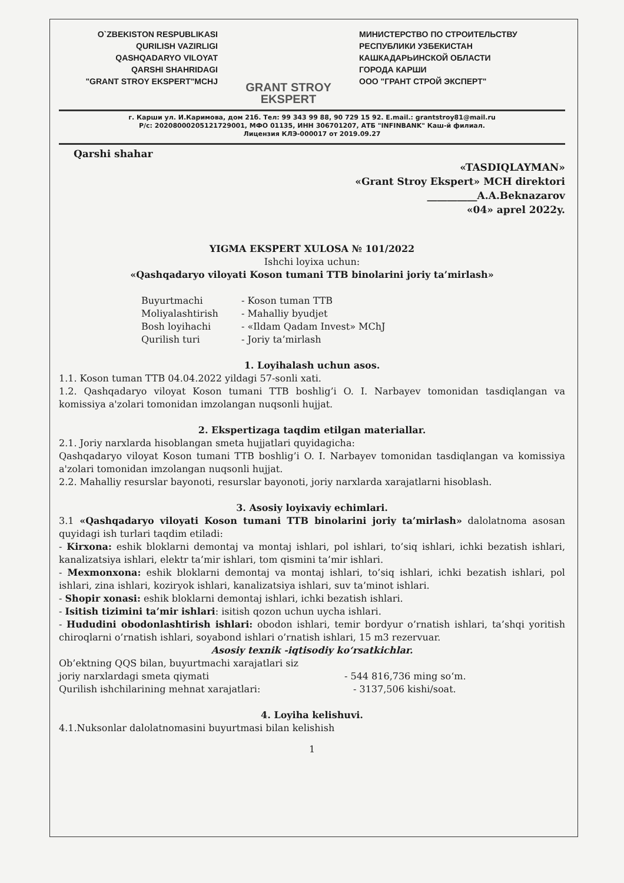O`ZBEKISTON RESPUBLIKASI
QURILISH VAZIRLIGI
QASHQADARYO VILOYAT
QARSHI SHAHRIDAGI
"GRANT STROY EKSPERT"MCHJ
GRANT STROY EKSPERT
МИНИСТЕРСТВО ПО СТРОИТЕЛЬСТВУ
РЕСПУБЛИКИ УЗБЕКИСТАН
КАШКАДАРЬИНСКОЙ ОБЛАСТИ
ГОРОДА КАРШИ
ООО "ГРАНТ СТРОЙ ЭКСПЕРТ"
г. Карши ул. И.Каримова, дом 21б. Тел: 99 343 99 88, 90 729 15 92. E.mail.: grantstroy81@mail.ru
Р/с: 20208000205121729001, МФО 01135, ИНН 306701207, АТБ "INFINBANK" Каш-й филиал.
Лицензия КЛЭ-000017 от 2019.09.27
Qarshi shahar
«TASDIQLAYMAN»
«Grant Stroy Ekspert» MCH direktori
__________A.A.Beknazarov
«04» aprel 2022y.
YIGMA EKSPERT XULOSA № 101/2022
Ishchi loyixa uchun:
«Qashqadaryo viloyati Koson tumani TTB binolarini joriy ta’mirlash»
Buyurtmachi - Koson tuman TTB Moliyalashtirish - Mahalliy byudjet Bosh loyihachi - «Ildam Qadam Invest» MChJ Qurilish turi - Joriy ta’mirlash
1. Loyihalash uchun asos.
1.1. Koson tuman TTB 04.04.2022 yildagi 57-sonli xati.
1.2. Qashqadaryo viloyat Koson tumani TTB boshlig’i O. I. Narbayev tomonidan tasdiqlangan va komissiya a'zolari tomonidan imzolangan nuqsonli hujjat.
2. Ekspertizaga taqdim etilgan materiallar.
2.1. Joriy narxlarda hisoblangan smeta hujjatlari quyidagicha:
Qashqadaryo viloyat Koson tumani TTB boshlig’i O. I. Narbayev tomonidan tasdiqlangan va komissiya a'zolari tomonidan imzolangan nuqsonli hujjat.
2.2. Mahalliy resurslar bayonoti, resurslar bayonoti, joriy narxlarda xarajatlarni hisoblash.
3. Asosiy loyixaviy echimlari.
3.1 «Qashqadaryo viloyati Koson tumani TTB binolarini joriy ta’mirlash» dalolatnoma asosan quyidagi ish turlari taqdim etiladi:
- Kirxona: eshik bloklarni demontaj va montaj ishlari, pol ishlari, to’siq ishlari, ichki bezatish ishlari, kanalizatsiya ishlari, elektr ta’mir ishlari, tom qismini ta’mir ishlari.
- Mexmonxona: eshik bloklarni demontaj va montaj ishlari, to’siq ishlari, ichki bezatish ishlari, pol ishlari, zina ishlari, koziryok ishlari, kanalizatsiya ishlari, suv ta’minot ishlari.
- Shopir xonasi: eshik bloklarni demontaj ishlari, ichki bezatish ishlari.
- Isitish tizimini ta’mir ishlari: isitish qozon uchun uycha ishlari.
- Hududini obodonlashtirish ishlari: obodon ishlari, temir bordyur o’rnatish ishlari, ta’shqi yoritish chiroqlarni o’rnatish ishlari, soyabond ishlari o’rnatish ishlari, 15 m3 rezervuar.
Asosiy texnik -iqtisodiy ko‘rsatkichlar.
Ob’ektning QQS bilan, buyurtmachi xarajatlari siz
joriy narxlardagi smeta qiymati - 544 816,736 ming so‘m.
Qurilish ishchilarining mehnat xarajatlari: - 3137,506 kishi/soat.
4. Loyiha kelishuvi.
4.1.Nuksonlar dalolatnomasini buyurtmasi bilan kelishish
1